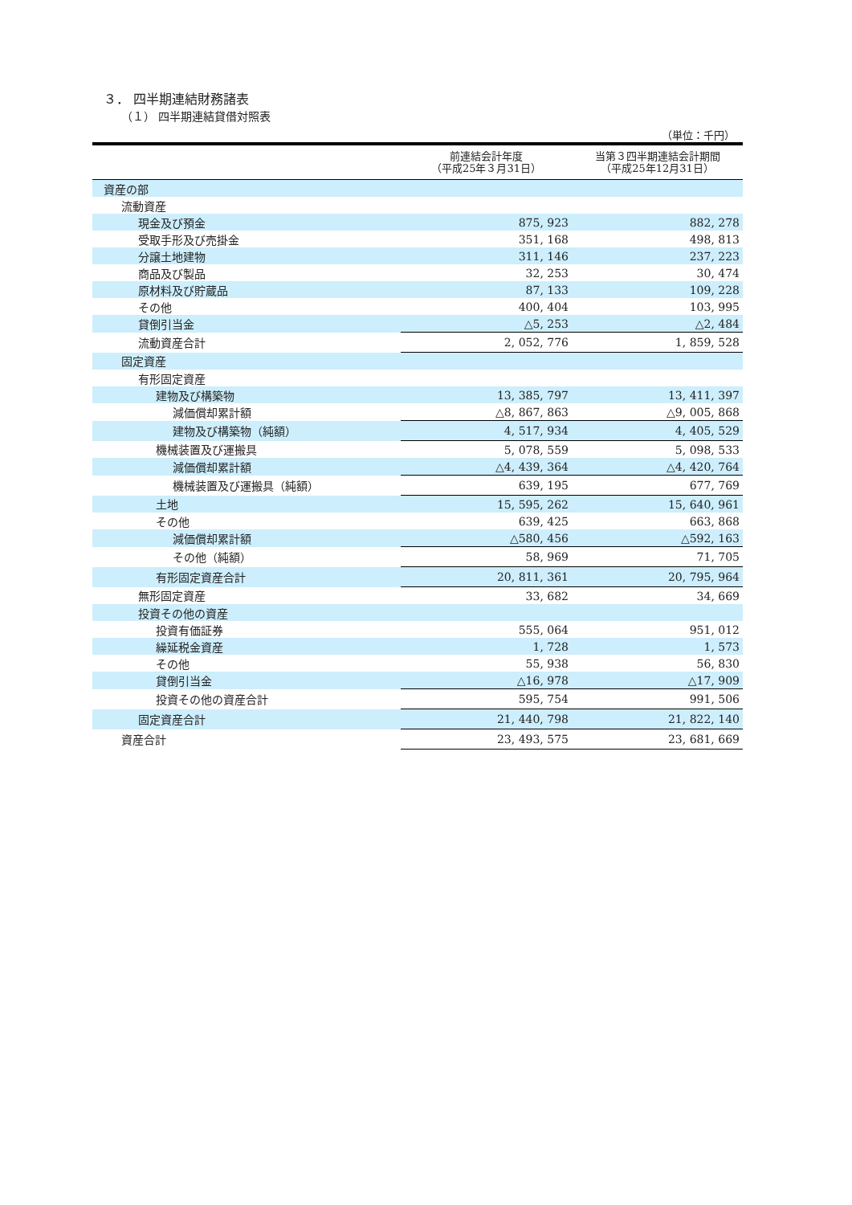３． 四半期連結財務諸表
（１） 四半期連結貸借対照表
（単位：千円）
| | 前連結会計年度 （平成25年３月31日） | 当第３四半期連結会計期間 （平成25年12月31日） |
| --- | --- | --- |
| 資産の部 | | |
| 流動資産 | | |
| 現金及び預金 | 875, 923 | 882, 278 |
| 受取手形及び売掛金 | 351, 168 | 498, 813 |
| 分譲土地建物 | 311, 146 | 237, 223 |
| 商品及び製品 | 32, 253 | 30, 474 |
| 原材料及び貯蔵品 | 87, 133 | 109, 228 |
| その他 | 400, 404 | 103, 995 |
| 貸倒引当金 | △5, 253 | △2, 484 |
| 流動資産合計 | 2, 052, 776 | 1, 859, 528 |
| 固定資産 | | |
| 有形固定資産 | | |
| 建物及び構築物 | 13, 385, 797 | 13, 411, 397 |
| 減価償却累計額 | △8, 867, 863 | △9, 005, 868 |
| 建物及び構築物（純額） | 4, 517, 934 | 4, 405, 529 |
| 機械装置及び運搬具 | 5, 078, 559 | 5, 098, 533 |
| 減価償却累計額 | △4, 439, 364 | △4, 420, 764 |
| 機械装置及び運搬具（純額） | 639, 195 | 677, 769 |
| 土地 | 15, 595, 262 | 15, 640, 961 |
| その他 | 639, 425 | 663, 868 |
| 減価償却累計額 | △580, 456 | △592, 163 |
| その他（純額） | 58, 969 | 71, 705 |
| 有形固定資産合計 | 20, 811, 361 | 20, 795, 964 |
| 無形固定資産 | 33, 682 | 34, 669 |
| 投資その他の資産 | | |
| 投資有価証券 | 555, 064 | 951, 012 |
| 繰延税金資産 | 1, 728 | 1, 573 |
| その他 | 55, 938 | 56, 830 |
| 貸倒引当金 | △16, 978 | △17, 909 |
| 投資その他の資産合計 | 595, 754 | 991, 506 |
| 固定資産合計 | 21, 440, 798 | 21, 822, 140 |
| 資産合計 | 23, 493, 575 | 23, 681, 669 |